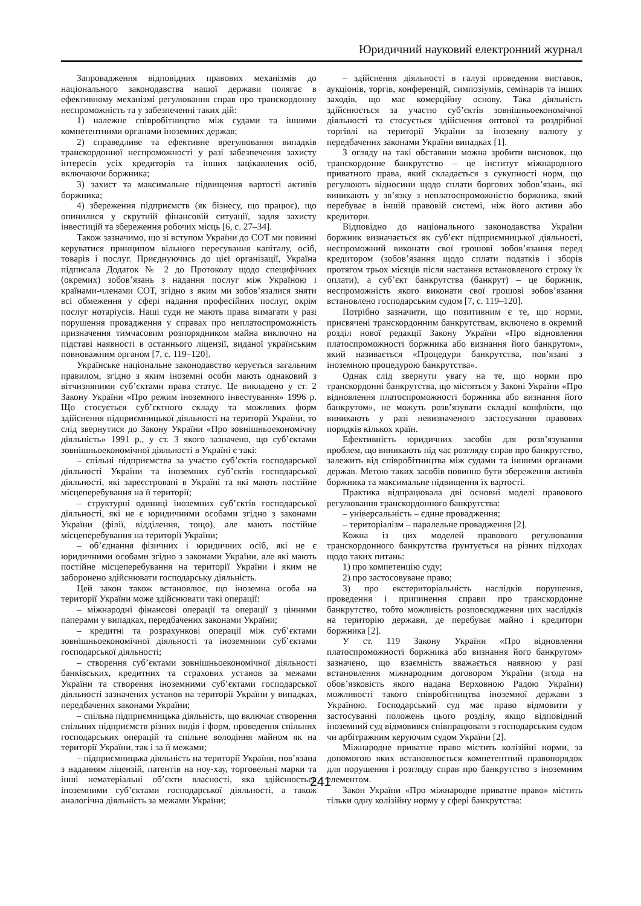Юридичний науковий електронний журнал
Запровадження відповідних правових механізмів до національного законодавства нашої держави полягає в ефективному механізмі регулювання справ про транскордонну неспроможність та у забезпеченні таких дій:
1) належне співробітництво між судами та іншими компетентними органами іноземних держав;
2) справедливе та ефективне врегулювання випадків транскордонної неспроможності у разі забезпечення захисту інтересів усіх кредиторів та інших зацікавлених осіб, включаючи боржника;
3) захист та максимальне підвищення вартості активів боржника;
4) збереження підприємств (як бізнесу, що працює), що опинилися у скрутній фінансовій ситуації, задля захисту інвестицій та збереження робочих місць [6, с. 27–34].
Також зазначимо, що зі вступом України до СОТ ми повинні керуватися принципом вільного пересування капіталу, осіб, товарів і послуг. Приєднуючись до цієї організації, Україна підписала Додаток № 2 до Протоколу щодо специфічних (окремих) зобов’язань з надання послуг між Україною і країнами-членами СОТ, згідно з яким ми зобов’язалися зняти всі обмеження у сфері надання професійних послуг, окрім послуг нотаріусів. Наші суди не мають права вимагати у разі порушення провадження у справах про неплатоспроможність призначення тимчасовим розпорядником майна виключно на підставі наявності в останнього ліцензії, виданої українським повноважним органом [7, с. 119–120].
Українське національне законодавство керується загальним правилом, згідно з яким іноземні особи мають однаковий з вітчизняними суб’єктами права статус. Це викладено у ст. 2 Закону України «Про режим іноземного інвестування» 1996 р. Що стосується суб’єктного складу та можливих форм здійснення підприємницької діяльності на території України, то слід звернутися до Закону України «Про зовнішньоекономічну діяльність» 1991 р., у ст. 3 якого зазначено, що суб’єктами зовнішньоекономічної діяльності в Україні є такі:
– спільні підприємства за участю суб’єктів господарської діяльності України та іноземних суб’єктів господарської діяльності, які зареєстровані в Україні та які мають постійне місцеперебування на її території;
– структурні одиниці іноземних суб’єктів господарської діяльності, які не є юридичними особами згідно з законами України (філії, відділення, тощо), але мають постійне місцеперебування на території України;
– об’єднання фізичних і юридичних осіб, які не є юридичними особами згідно з законами України, але які мають постійне місцеперебування на території України і яким не заборонено здійснювати господарську діяльність.
Цей закон також встановлює, що іноземна особа на території України може здійснювати такі операції:
– міжнародні фінансові операції та операції з цінними паперами у випадках, передбачених законами України;
– кредитні та розрахункові операції між суб’єктами зовнішньоекономічної діяльності та іноземними суб’єктами господарської діяльності;
– створення суб’єктами зовнішньоекономічної діяльності банківських, кредитних та страхових установ за межами України та створення іноземними суб’єктами господарської діяльності зазначених установ на території України у випадках, передбачених законами України;
– спільна підприємницька діяльність, що включає створення спільних підприємств різних видів і форм, проведення спільних господарських операцій та спільне володіння майном як на території України, так і за її межами;
– підприємницька діяльність на території України, пов’язана з наданням ліцензій, патентів на ноу-хау, торговельні марки та інші нематеріальні об’єкти власності, яка здійснюється іноземними суб’єктами господарської діяльності, а також аналогічна діяльність за межами України;
– здійснення діяльності в галузі проведення виставок, аукціонів, торгів, конференцій, симпозіумів, семінарів та інших заходів, що має комерційну основу. Така діяльність здійснюється за участю суб’єктів зовнішньоекономічної діяльності та стосується здійснення оптової та роздрібної торгівлі на території України за іноземну валюту у передбачених законами України випадках [1].
З огляду на такі обставини можна зробити висновок, що транскордонне банкрутство – це інститут міжнародного приватного права, який складається з сукупності норм, що регулюють відносини щодо сплати боргових зобов’язань, які виникають у зв’язку з неплатоспроможністю боржника, який перебуває в іншій правовій системі, ніж його активи або кредитори.
Відповідно до національного законодавства України боржник визначається як суб’єкт підприємницької діяльності, неспроможний виконати свої грошові зобов’язання перед кредитором (зобов’язання щодо сплати податків і зборів протягом трьох місяців після настання встановленого строку їх оплати), а суб’єкт банкрутства (банкрут) – це боржник, неспроможність якого виконати свої грошові зобов’язання встановлено господарським судом [7, с. 119–120].
Потрібно зазначити, що позитивним є те, що норми, присвячені транскордонним банкрутствам, включено в окремий розділ нової редакції Закону України «Про відновлення платоспроможності боржника або визнання його банкрутом», який називається «Процедури банкрутства, пов’язані з іноземною процедурою банкрутства».
Однак слід звернути увагу на те, що норми про транскордонні банкрутства, що містяться у Законі України «Про відновлення платоспроможності боржника або визнання його банкрутом», не можуть розв’язувати складні конфлікти, що виникають у разі невизначеного застосування правових порядків кількох країн.
Ефективність юридичних засобів для розв’язування проблем, що виникають під час розгляду справ про банкрутство, залежить від співробітництва між судами та іншими органами держав. Метою таких засобів повинно бути збереження активів боржника та максимальне підвищення їх вартості.
Практика відпрацювала дві основні моделі правового регулювання транскордонного банкрутства:
– універсальність – єдине провадження;
– територіалізм – паралельне провадження [2].
Кожна із цих моделей правового регулювання транскордонного банкрутства ґрунтується на різних підходах щодо таких питань:
1) про компетенцію суду;
2) про застосовуване право;
3) про екстериторіальність наслідків порушення, проведення і припинення справи про транскордонне банкрутство, тобто можливість розповсюдження цих наслідків на територію держави, де перебуває майно і кредитори боржника [2].
У ст. 119 Закону України «Про відновлення платоспроможності боржника або визнання його банкрутом» зазначено, що взаємність вважається наявною у разі встановлення міжнародним договором України (згода на обов’язковість якого надана Верховною Радою України) можливості такого співробітництва іноземної держави з Україною. Господарський суд має право відмовити у застосуванні положень цього розділу, якщо відповідний іноземний суд відмовився співпрацювати з господарським судом чи арбітражним керуючим судом України [2].
Міжнародне приватне право містить колізійні норми, за допомогою яких встановлюється компетентний правопорядок для порушення і розгляду справ про банкрутство з іноземним елементом.
Закон України «Про міжнародне приватне право» містить тільки одну колізійну норму у сфері банкрутства:
241